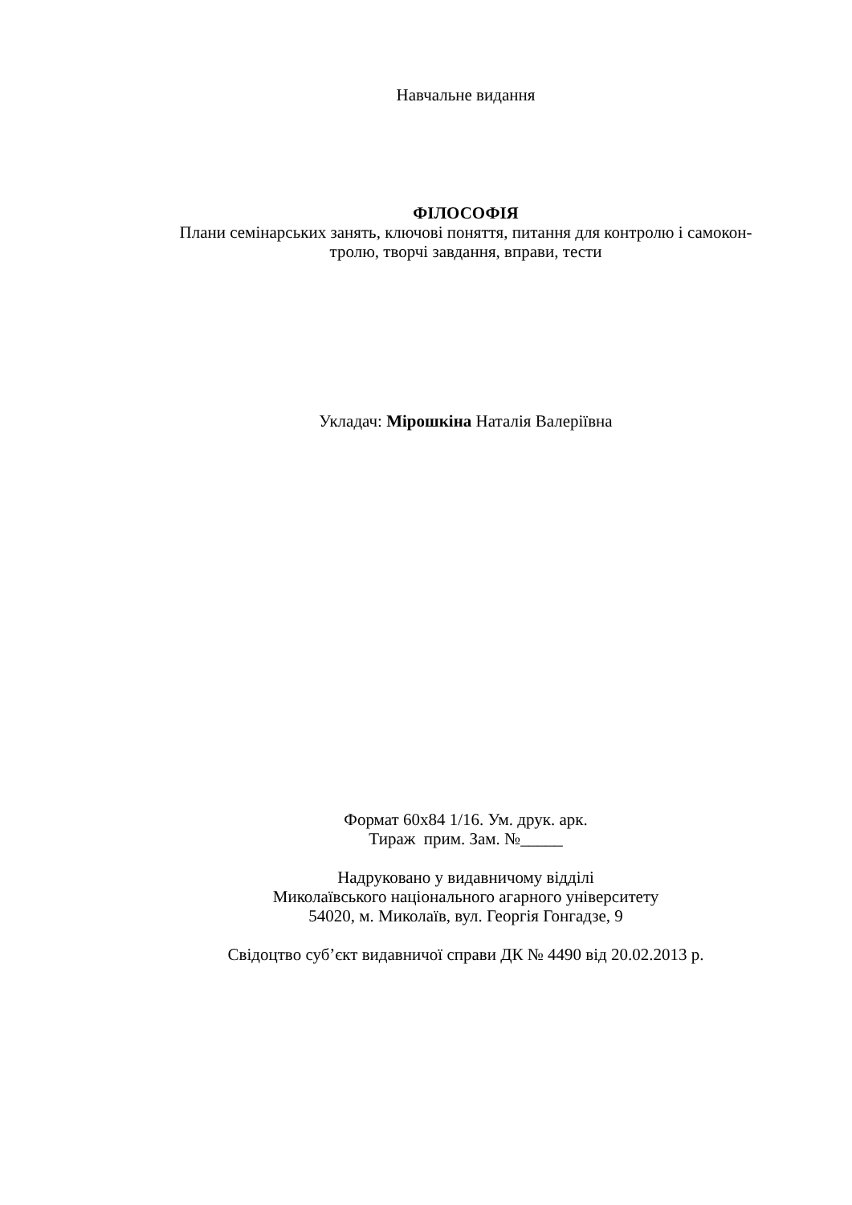Навчальне видання
ФІЛОСОФІЯ
Плани семінарських занять, ключові поняття, питання для контролю і самокон-
тролю, творчі завдання, вправи, тести
Укладач: Мірошкіна Наталія Валеріївна
Формат 60х84 1/16. Ум. друк. арк.
Тираж прим. Зам. №_____
Надруковано у видавничому відділі
Миколаївського національного агарного університету
54020, м. Миколаїв, вул. Георгія Гонгадзе, 9
Свідоцтво суб’єкт видавничої справи ДК № 4490 від 20.02.2013 р.